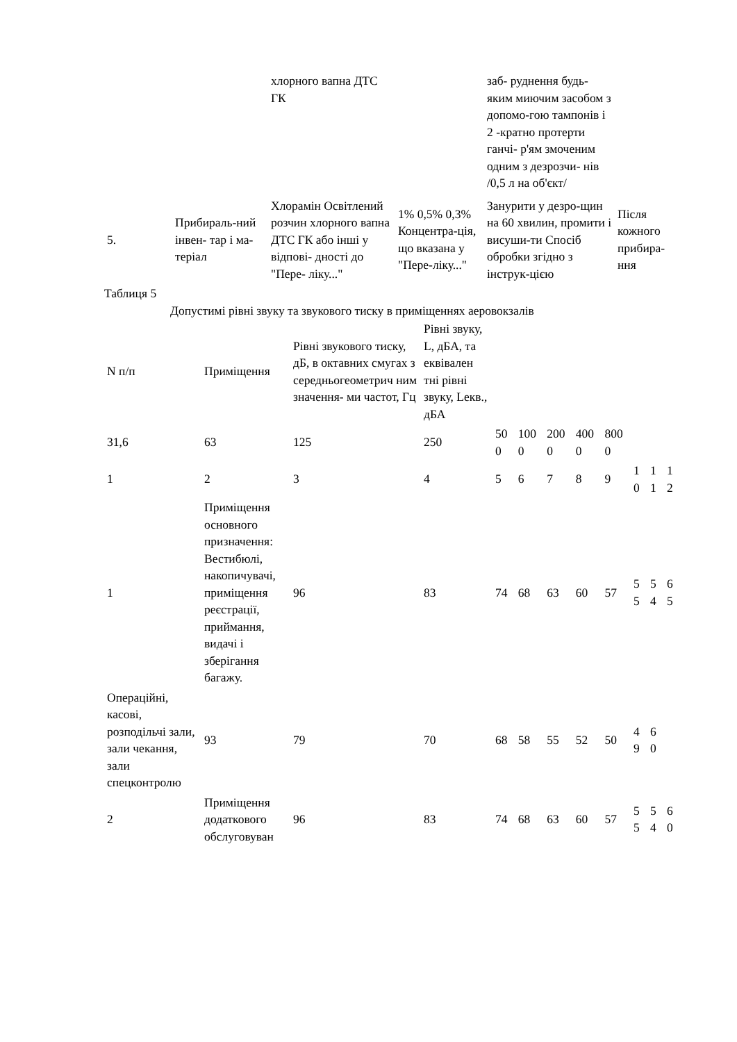| | | хлорного вапна ДТС ГК | | заб- руднення будь-яким миючим засобом з допомо-гою тампонів і 2 -кратно протерти ганчі- р'ям змоченим одним з дезрозчи- нів /0,5 л на об'єкт/ | |
| 5. | Прибираль-ний інвен- тар і ма- теріал | Хлорамін Освітлений розчин хлорного вапна ДТС ГК або інші у відпові- дності до "Пере- ліку..." | 1% 0,5% 0,3% Концентра-ція, що вказана у "Пере-ліку..." | Занурити у дезро-щин на 60 хвилин, промити і висуши-ти Спосіб обробки згідно з інструк-цією | Після кожного прибира-ння |
Таблиця 5
Допустимі рівні звуку та звукового тиску в приміщеннях аеровокзалів
| N п/п | Приміщення | Рівні звукового тиску, дБ, в октавних смугах з середньогеометрич ним значення- ми частот, Гц | Рівні звуку, L, дБА, та еквівален тні рівні звуку, Lекв., дБА | | | | | | | | |
| --- | --- | --- | --- | --- | --- | --- | --- | --- | --- | --- | --- |
| 31,6 | 63 | 125 | 250 | 50 0 | 100 0 | 200 0 | 400 0 | 800 0 | | | |
| 1 | 2 | 3 | 4 | 5 | 6 | 7 | 8 | 9 | 1 0 | 1 1 | 1 2 |
| 1 | Приміщення основного призначення: Вестибюлі, накопичувачі, приміщення реєстрації, приймання, видачі і зберігання багажу. | 96 | 83 | 74 | 68 | 63 | 60 | 57 | 5 5 | 5 4 | 6 5 |
| Операційні, касові, розподільчі зали, зали чекання, зали спецконтролю | 93 | 79 | 70 | 68 | 58 | 55 | 52 | 50 | 4 9 | 6 0 | |
| 2 | Приміщення додаткового обслуговуван | 96 | 83 | 74 | 68 | 63 | 60 | 57 | 5 5 | 5 4 | 6 0 |